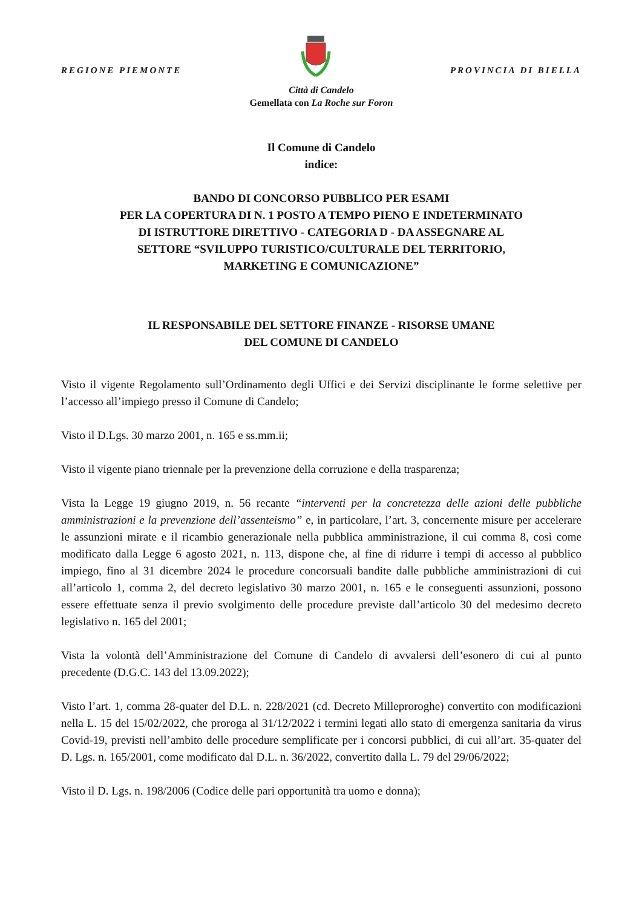REGIONE PIEMONTE
PROVINCIA DI BIELLA
Città di Candelo
Gemellata con La Roche sur Foron
Il Comune di Candelo
indice:
BANDO DI CONCORSO PUBBLICO PER ESAMI
PER LA COPERTURA DI N. 1 POSTO A TEMPO PIENO E INDETERMINATO
DI ISTRUTTORE DIRETTIVO - CATEGORIA D - DA ASSEGNARE AL
SETTORE “SVILUPPO TURISTICO/CULTURALE DEL TERRITORIO,
MARKETING E COMUNICAZIONE”
IL RESPONSABILE DEL SETTORE FINANZE - RISORSE UMANE
DEL COMUNE DI CANDELO
Visto il vigente Regolamento sull’Ordinamento degli Uffici e dei Servizi disciplinante le forme selettive per l’accesso all’impiego presso il Comune di Candelo;
Visto il D.Lgs. 30 marzo 2001, n. 165 e ss.mm.ii;
Visto il vigente piano triennale per la prevenzione della corruzione e della trasparenza;
Vista la Legge 19 giugno 2019, n. 56 recante “interventi per la concretezza delle azioni delle pubbliche amministrazioni e la prevenzione dell’assenteismo” e, in particolare, l’art. 3, concernente misure per accelerare le assunzioni mirate e il ricambio generazionale nella pubblica amministrazione, il cui comma 8, così come modificato dalla Legge 6 agosto 2021, n. 113, dispone che, al fine di ridurre i tempi di accesso al pubblico impiego, fino al 31 dicembre 2024 le procedure concorsuali bandite dalle pubbliche amministrazioni di cui all’articolo 1, comma 2, del decreto legislativo 30 marzo 2001, n. 165 e le conseguenti assunzioni, possono essere effettuate senza il previo svolgimento delle procedure previste dall’articolo 30 del medesimo decreto legislativo n. 165 del 2001;
Vista la volontà dell’Amministrazione del Comune di Candelo di avvalersi dell’esonero di cui al punto precedente (D.G.C. 143 del 13.09.2022);
Visto l’art. 1, comma 28-quater del D.L. n. 228/2021 (cd. Decreto Milleproroghe) convertito con modificazioni nella L. 15 del 15/02/2022, che proroga al 31/12/2022 i termini legati allo stato di emergenza sanitaria da virus Covid-19, previsti nell’ambito delle procedure semplificate per i concorsi pubblici, di cui all’art. 35-quater del D. Lgs. n. 165/2001, come modificato dal D.L. n. 36/2022, convertito dalla L. 79 del 29/06/2022;
Visto il D. Lgs. n. 198/2006 (Codice delle pari opportunità tra uomo e donna);